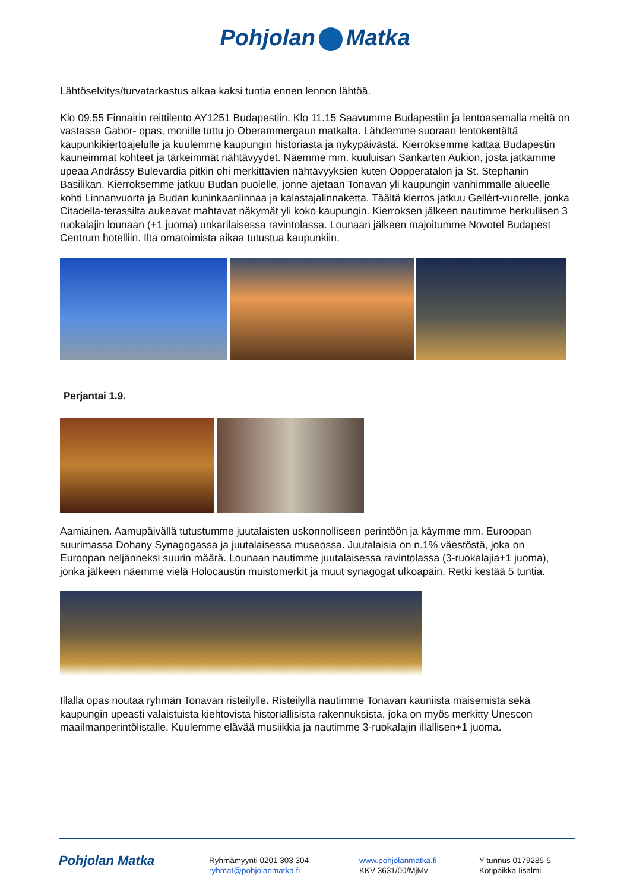Pohjolan Matka
Lähtöselvitys/turvatarkastus alkaa kaksi tuntia ennen lennon lähtöä.
Klo 09.55 Finnairin reittilento AY1251 Budapestiin. Klo 11.15 Saavumme Budapestiin ja lentoasemalla meitä on vastassa Gabor- opas, monille tuttu jo Oberammergaun matkalta. Lähdemme suoraan lentokentältä kaupunkikiertoajelulle ja kuulemme kaupungin historiasta ja nykypäivästä. Kierroksemme kattaa Budapestin kauneimmat kohteet ja tärkeimmät nähtävyydet. Näemme mm. kuuluisan Sankarten Aukion, josta jatkamme upeaa Andrássy Bulevardia pitkin ohi merkittävien nähtävyyksien kuten Oopperatalon ja St. Stephanin Basilikan. Kierroksemme jatkuu Budan puolelle, jonne ajetaan Tonavan yli kaupungin vanhimmalle alueelle kohti Linnanvuorta ja Budan kuninkaanlinnaa ja kalastajalinnaketta. Täältä kierros jatkuu Gellért-vuorelle, jonka Citadella-terassilta aukeavat mahtavat näkymät yli koko kaupungin. Kierroksen jälkeen nautimme herkullisen 3 ruokalajin lounaan (+1 juoma) unkarilaisessa ravintolassa. Lounaan jälkeen majoitumme Novotel Budapest Centrum hotelliin. Ilta omatoimista aikaa tutustua kaupunkiin.
Perjantai 1.9.
Aamiainen. Aamupäivällä tutustumme juutalaisten uskonnolliseen perintöön ja käymme mm. Euroopan suurimassa Dohany Synagogassa ja juutalaisessa museossa. Juutalaisia on n.1% väestöstä, joka on Euroopan neljänneksi suurin määrä. Lounaan nautimme juutalaisessa ravintolassa (3-ruokalajia+1 juoma), jonka jälkeen näemme vielä Holocaustin muistomerkit ja muut synagogat ulkoapäin. Retki kestää 5 tuntia.
Illalla opas noutaa ryhmän Tonavan risteilylle. Risteilyllä nautimme Tonavan kauniista maisemista sekä kaupungin upeasti valaistuista kiehtovista historiallisista rakennuksista, joka on myös merkitty Unescon maailmanperintölistalle. Kuulemme elävää musiikkia ja nautimme 3-ruokalajin illallisen+1 juoma.
Pohjolan Matka
Ryhmämyynti 0201 303 304
ryhmat@pohjolanmatka.fi
www.pohjolanmatka.fi
KKV 3631/00/MjMv
Y-tunnus 0179285-5
Kotipaikka Iisalmi